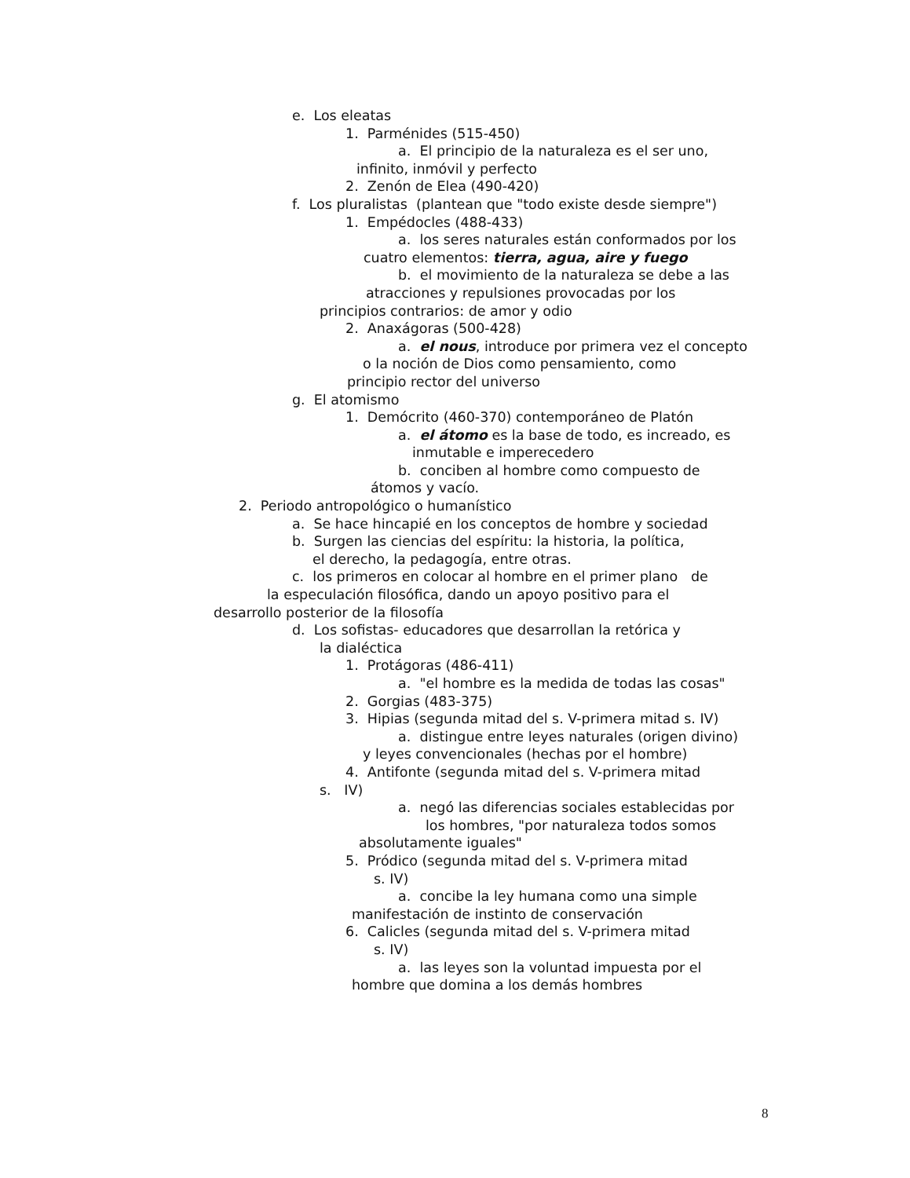e. Los eleatas
1. Parménides (515-450)
a. El principio de la naturaleza es el ser uno,
infinito, inmóvil y perfecto
2. Zenón de Elea (490-420)
f. Los pluralistas (plantean que "todo existe desde siempre")
1. Empédocles (488-433)
a. los seres naturales están conformados por los
cuatro elementos: tierra, agua, aire y fuego
b. el movimiento de la naturaleza se debe a las
atracciones y repulsiones provocadas por los
principios contrarios: de amor y odio
2. Anaxágoras (500-428)
a. el nous, introduce por primera vez el concepto
o la noción de Dios como pensamiento, como
principio rector del universo
g. El atomismo
1. Demócrito (460-370) contemporáneo de Platón
a. el átomo es la base de todo, es increado, es
inmutable e imperecedero
b. conciben al hombre como compuesto de
átomos y vacío.
2. Periodo antropológico o humanístico
a. Se hace hincapié en los conceptos de hombre y sociedad
b. Surgen las ciencias del espíritu: la historia, la política,
el derecho, la pedagogía, entre otras.
c. los primeros en colocar al hombre en el primer plano de
la especulación filosófica, dando un apoyo positivo para el
desarrollo posterior de la filosofía
d. Los sofistas- educadores que desarrollan la retórica y
la dialéctica
1. Protágoras (486-411)
a. "el hombre es la medida de todas las cosas"
2. Gorgias (483-375)
3. Hipias (segunda mitad del s. V-primera mitad s. IV)
a. distingue entre leyes naturales (origen divino)
y leyes convencionales (hechas por el hombre)
4. Antifonte (segunda mitad del s. V-primera mitad
s. IV)
a. negó las diferencias sociales establecidas por
los hombres, "por naturaleza todos somos
absolutamente iguales"
5. Pródico (segunda mitad del s. V-primera mitad
s. IV)
a. concibe la ley humana como una simple
manifestación de instinto de conservación
6. Calicles (segunda mitad del s. V-primera mitad
s. IV)
a. las leyes son la voluntad impuesta por el
hombre que domina a los demás hombres
8